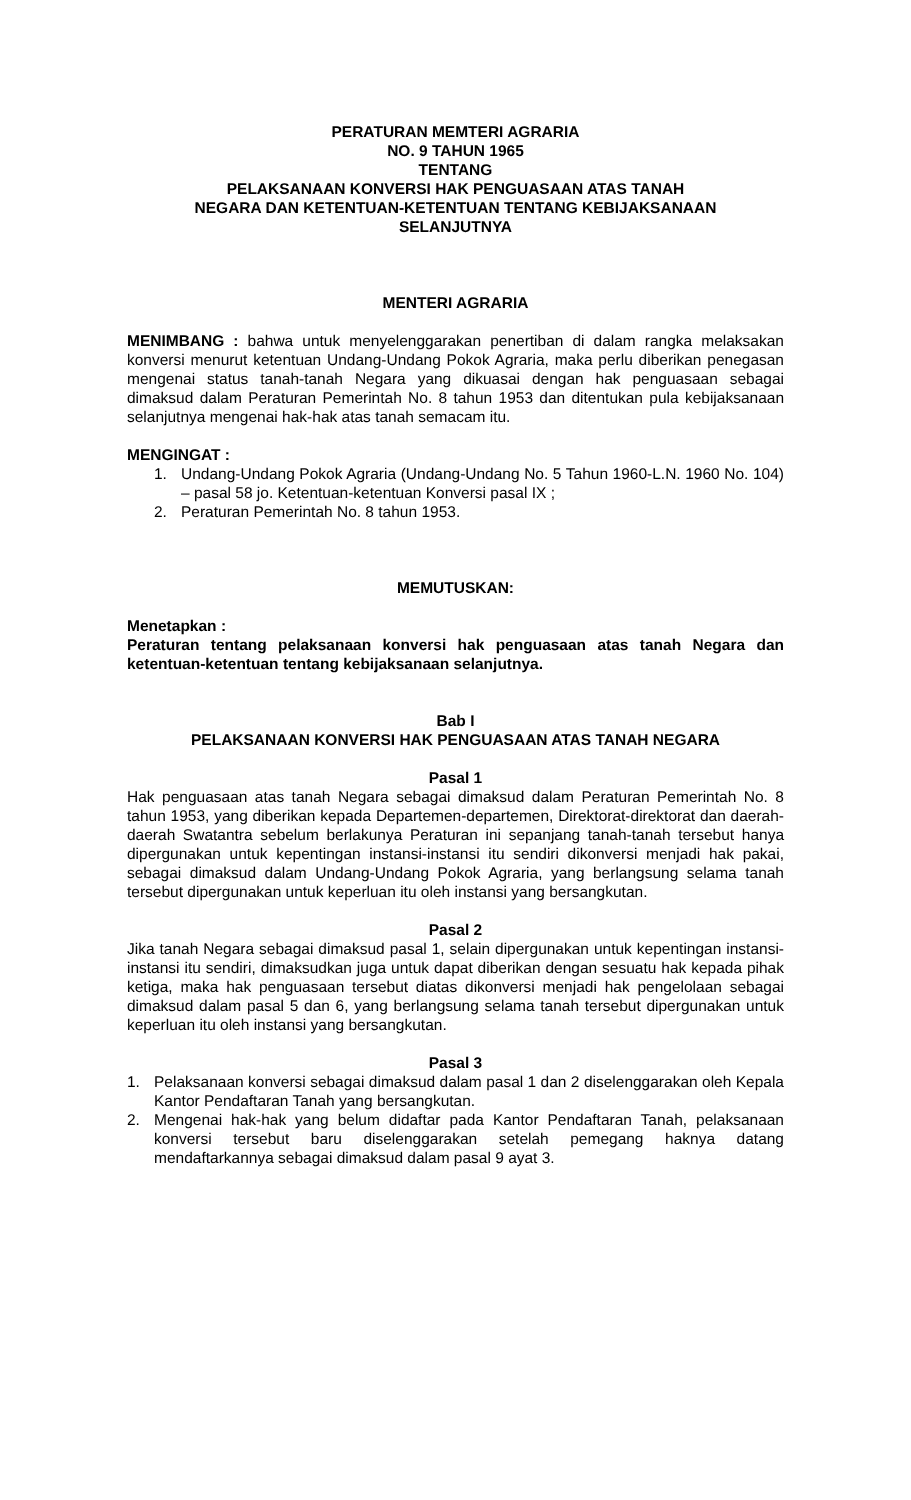PERATURAN MEMTERI AGRARIA
NO. 9 TAHUN 1965
TENTANG
PELAKSANAAN KONVERSI HAK PENGUASAAN ATAS TANAH
NEGARA DAN KETENTUAN-KETENTUAN TENTANG KEBIJAKSANAAN
SELANJUTNYA
MENTERI AGRARIA
MENIMBANG : bahwa untuk menyelenggarakan penertiban di dalam rangka melaksakan konversi menurut ketentuan Undang-Undang Pokok Agraria, maka perlu diberikan penegasan mengenai status tanah-tanah Negara yang dikuasai dengan hak penguasaan sebagai dimaksud dalam Peraturan Pemerintah No. 8 tahun 1953 dan ditentukan pula kebijaksanaan selanjutnya mengenai hak-hak atas tanah semacam itu.
MENGINGAT :
1. Undang-Undang Pokok Agraria (Undang-Undang No. 5 Tahun 1960-L.N. 1960 No. 104) – pasal 58 jo. Ketentuan-ketentuan Konversi pasal IX ;
2. Peraturan Pemerintah No. 8 tahun 1953.
MEMUTUSKAN:
Menetapkan :
Peraturan tentang pelaksanaan konversi hak penguasaan atas tanah Negara dan ketentuan-ketentuan tentang kebijaksanaan selanjutnya.
Bab I
PELAKSANAAN KONVERSI HAK PENGUASAAN ATAS TANAH NEGARA
Pasal 1
Hak penguasaan atas tanah Negara sebagai dimaksud dalam Peraturan Pemerintah No. 8 tahun 1953, yang diberikan kepada Departemen-departemen, Direktorat-direktorat dan daerah-daerah Swatantra sebelum berlakunya Peraturan ini sepanjang tanah-tanah tersebut hanya dipergunakan untuk kepentingan instansi-instansi itu sendiri dikonversi menjadi hak pakai, sebagai dimaksud dalam Undang-Undang Pokok Agraria, yang berlangsung selama tanah tersebut dipergunakan untuk keperluan itu oleh instansi yang bersangkutan.
Pasal 2
Jika tanah Negara sebagai dimaksud pasal 1, selain dipergunakan untuk kepentingan instansi-instansi itu sendiri, dimaksudkan juga untuk dapat diberikan dengan sesuatu hak kepada pihak ketiga, maka hak penguasaan tersebut diatas dikonversi menjadi hak pengelolaan sebagai dimaksud dalam pasal 5 dan 6, yang berlangsung selama tanah tersebut dipergunakan untuk keperluan itu oleh instansi yang bersangkutan.
Pasal 3
1. Pelaksanaan konversi sebagai dimaksud dalam pasal 1 dan 2 diselenggarakan oleh Kepala Kantor Pendaftaran Tanah yang bersangkutan.
2. Mengenai hak-hak yang belum didaftar pada Kantor Pendaftaran Tanah, pelaksanaan konversi tersebut baru diselenggarakan setelah pemegang haknya datang mendaftarkannya sebagai dimaksud dalam pasal 9 ayat 3.